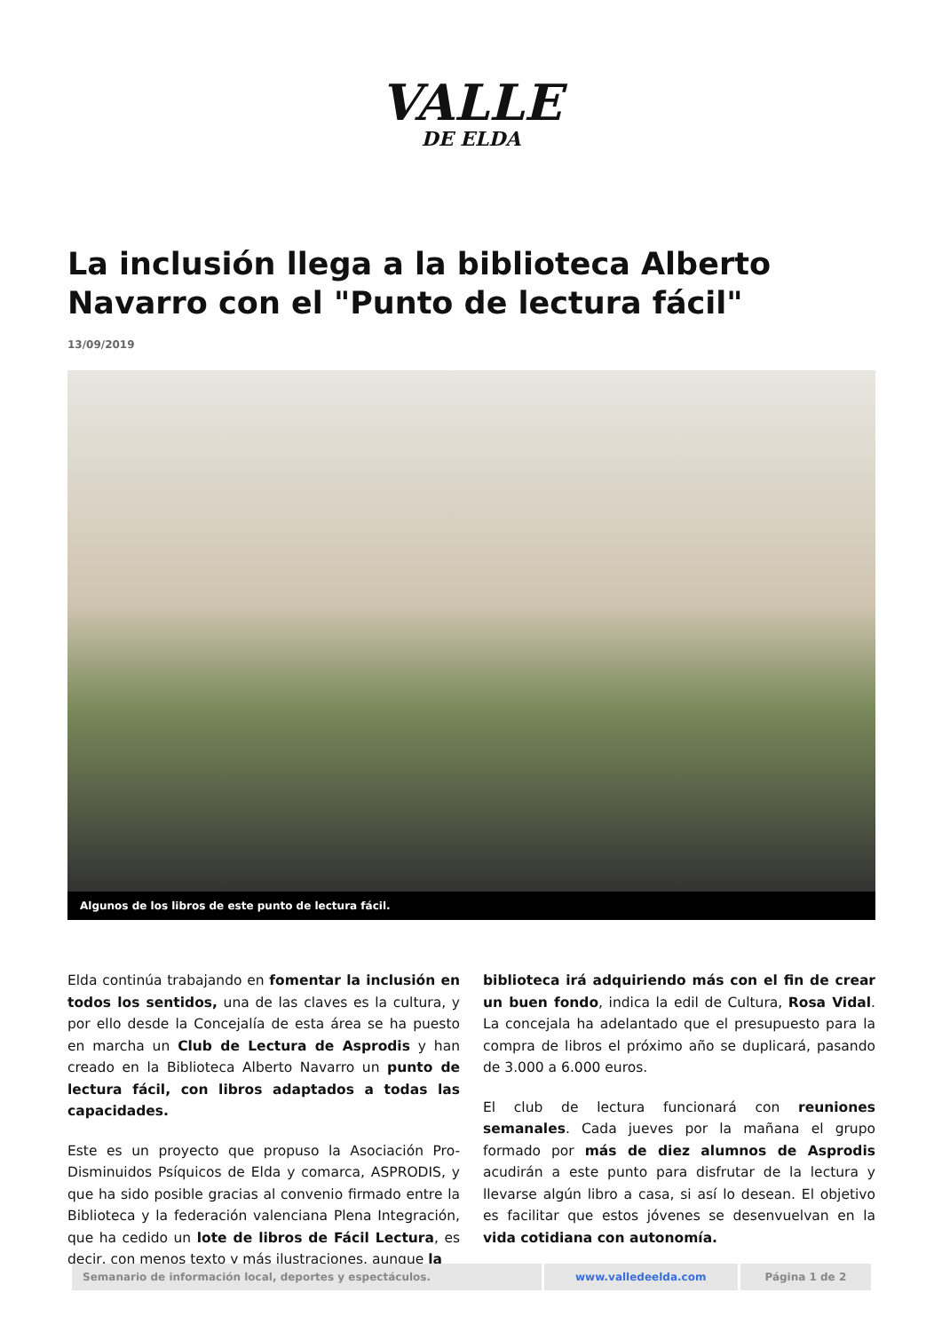VALLE
DE ELDA
La inclusión llega a la biblioteca Alberto Navarro con el "Punto de lectura fácil"
13/09/2019
Algunos de los libros de este punto de lectura fácil.
Elda continúa trabajando en fomentar la inclusión en todos los sentidos, una de las claves es la cultura, y por ello desde la Concejalía de esta área se ha puesto en marcha un Club de Lectura de Asprodis y han creado en la Biblioteca Alberto Navarro un punto de lectura fácil, con libros adaptados a todas las capacidades.
Este es un proyecto que propuso la Asociación Pro-Disminuidos Psíquicos de Elda y comarca, ASPRODIS, y que ha sido posible gracias al convenio firmado entre la Biblioteca y la federación valenciana Plena Integración, que ha cedido un lote de libros de Fácil Lectura, es decir, con menos texto y más ilustraciones, aunque la
biblioteca irá adquiriendo más con el fin de crear un buen fondo, indica la edil de Cultura, Rosa Vidal. La concejala ha adelantado que el presupuesto para la compra de libros el próximo año se duplicará, pasando de 3.000 a 6.000 euros.
El club de lectura funcionará con reuniones semanales. Cada jueves por la mañana el grupo formado por más de diez alumnos de Asprodis acudirán a este punto para disfrutar de la lectura y llevarse algún libro a casa, si así lo desean. El objetivo es facilitar que estos jóvenes se desenvuelvan en la vida cotidiana con autonomía.
| Semanario de información local, deportes y espectáculos. | www.valledeelda.com | Página 1 de 2 |